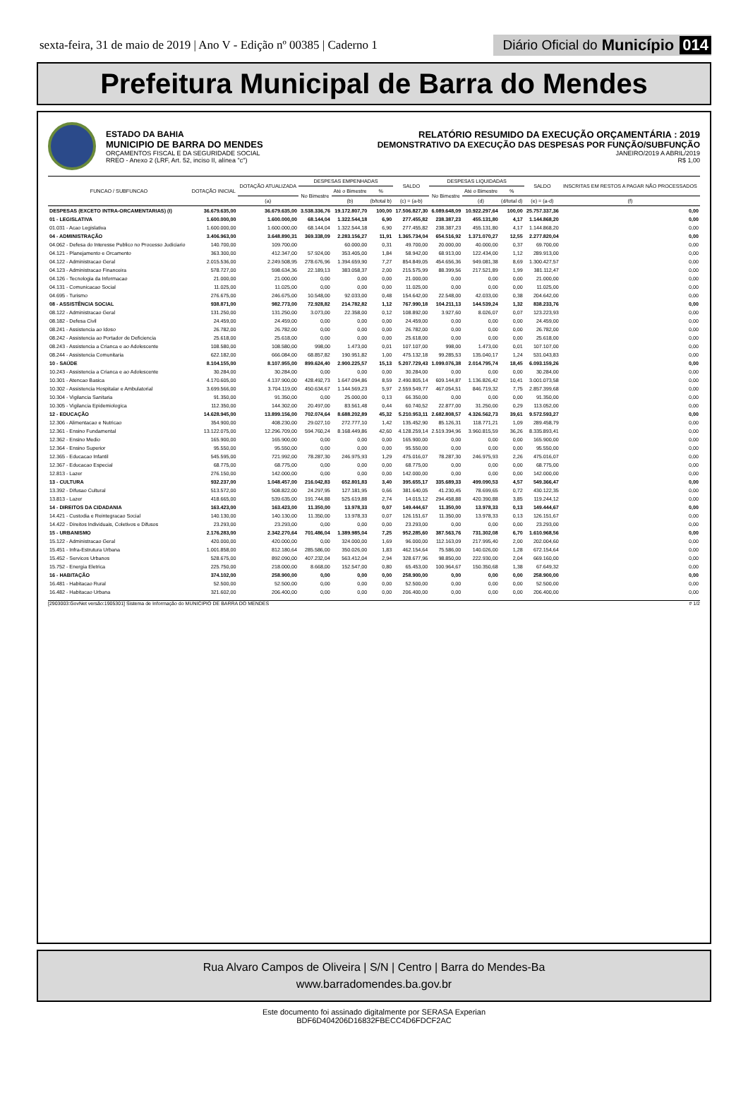sexta-feira, 31 de maio de 2019 | Ano V - Edição nº 00385 | Caderno 1
Diário Oficial do Município 014
Prefeitura Municipal de Barra do Mendes
ESTADO DA BAHIA
MUNICIPIO DE BARRA DO MENDES
ORÇAMENTOS FISCAL E DA SEGURIDADE SOCIAL
RREO - Anexo 2 (LRF, Art. 52, inciso II, alínea "c")
RELATÓRIO RESUMIDO DA EXECUÇÃO ORÇAMENTÁRIA : 2019
DEMONSTRATIVO DA EXECUÇÃO DAS DESPESAS POR FUNÇÃO/SUBFUNÇÃO
JANEIRO/2019 A ABRIL/2019
R$ 1,00
| FUNCAO / SUBFUNCAO | DOTAÇÃO INICIAL | DOTAÇÃO ATUALIZADA | DESPESAS EMPENHADAS | | | SALDO | DESPESAS LIQUIDADAS | | | SALDO | INSCRITAS EM RESTOS A PAGAR NÃO PROCESSADOS |
| --- | --- | --- | --- | --- | --- | --- | --- | --- | --- | --- | --- |
| | | | No Bimestre | Até o Bimestre | % | | No Bimestre | Até o Bimestre | % | | |
| | | (a) | | (b) | (b/total b) | (c) = (a-b) | | (d) | (d/total d) | (e) = (a-d) | (f) |
| DESPESAS (EXCETO INTRA-ORCAMENTARIAS) (I) | 36.679.635,00 | 36.679.635,00 | 3.538.336,76 | 19.172.807,70 | 100,00 | 17.506.827,30 | 6.089.648,09 | 10.922.297,64 | 100,00 | 25.757.337,36 | 0,00 |
| 01 - LEGISLATIVA | 1.600.000,00 | 1.600.000,00 | 68.144,04 | 1.322.544,18 | 6,90 | 277.455,82 | 238.387,23 | 455.131,80 | 4,17 | 1.144.868,20 | 0,00 |
| 01.031 - Acao Legislativa | 1.600.000,00 | 1.600.000,00 | 68.144,04 | 1.322.544,18 | 6,90 | 277.455,82 | 238.387,23 | 455.131,80 | 4,17 | 1.144.868,20 | 0,00 |
| 04 - ADMINISTRAÇÃO | 3.406.963,00 | 3.648.890,31 | 369.338,09 | 2.283.156,27 | 11,91 | 1.365.734,04 | 654.516,92 | 1.371.070,27 | 12,55 | 2.277.820,04 | 0,00 |
| 04.062 - Defesa do Interesse Publico no Processo Judiciario | 140.700,00 | 109.700,00 | | 60.000,00 | 0,31 | 49.700,00 | 20.000,00 | 40.000,00 | 0,37 | 69.700,00 | 0,00 |
| 04.121 - Planejamento e Orcamento | 363.300,00 | 412.347,00 | 57.924,00 | 353.405,00 | 1,84 | 58.942,00 | 68.913,00 | 122.434,00 | 1,12 | 289.913,00 | 0,00 |
| 04.122 - Administracao Geral | 2.015.536,00 | 2.249.508,95 | 278.676,96 | 1.394.659,90 | 7,27 | 854.849,05 | 454.656,36 | 949.081,38 | 8,69 | 1.300.427,57 | 0,00 |
| 04.123 - Administracao Financeira | 578.727,00 | 598.634,36 | 22.189,13 | 383.058,37 | 2,00 | 215.575,99 | 88.399,56 | 217.521,89 | 1,99 | 381.112,47 | 0,00 |
| 04.126 - Tecnologia da Informacao | 21.000,00 | 21.000,00 | 0,00 | 0,00 | 0,00 | 21.000,00 | 0,00 | 0,00 | 0,00 | 21.000,00 | 0,00 |
| 04.131 - Comunicacao Social | 11.025,00 | 11.025,00 | 0,00 | 0,00 | 0,00 | 11.025,00 | 0,00 | 0,00 | 0,00 | 11.025,00 | 0,00 |
| 04.695 - Turismo | 276.675,00 | 246.675,00 | 10.548,00 | 92.033,00 | 0,48 | 154.642,00 | 22.548,00 | 42.033,00 | 0,38 | 204.642,00 | 0,00 |
| 08 - ASSISTÊNCIA SOCIAL | 938.871,00 | 982.773,00 | 72.928,82 | 214.782,82 | 1,12 | 767.990,18 | 104.211,13 | 144.539,24 | 1,32 | 838.233,76 | 0,00 |
| 08.122 - Administracao Geral | 131.250,00 | 131.250,00 | 3.073,00 | 22.358,00 | 0,12 | 108.892,00 | 3.927,60 | 8.026,07 | 0,07 | 123.223,93 | 0,00 |
| 08.182 - Defesa Civil | 24.459,00 | 24.459,00 | 0,00 | 0,00 | 0,00 | 24.459,00 | 0,00 | 0,00 | 0,00 | 24.459,00 | 0,00 |
| 08.241 - Assistencia ao Idoso | 26.782,00 | 26.782,00 | 0,00 | 0,00 | 0,00 | 26.782,00 | 0,00 | 0,00 | 0,00 | 26.782,00 | 0,00 |
| 08.242 - Assistencia ao Portador de Deficiencia | 25.618,00 | 25.618,00 | 0,00 | 0,00 | 0,00 | 25.618,00 | 0,00 | 0,00 | 0,00 | 25.618,00 | 0,00 |
| 08.243 - Assistencia a Crianca e ao Adolescente | 108.580,00 | 108.580,00 | 998,00 | 1.473,00 | 0,01 | 107.107,00 | 998,00 | 1.473,00 | 0,01 | 107.107,00 | 0,00 |
| 08.244 - Assistencia Comunitaria | 622.182,00 | 666.084,00 | 68.857,82 | 190.951,82 | 1,00 | 475.132,18 | 99.285,53 | 135.040,17 | 1,24 | 531.043,83 | 0,00 |
| 10 - SAÚDE | 8.104.155,00 | 8.107.955,00 | 899.624,40 | 2.900.225,57 | 15,13 | 5.207.729,43 | 1.099.076,38 | 2.014.795,74 | 18,45 | 6.093.159,26 | 0,00 |
| 10.243 - Assistencia a Crianca e ao Adolescente | 30.284,00 | 30.284,00 | 0,00 | 0,00 | 0,00 | 30.284,00 | 0,00 | 0,00 | 0,00 | 30.284,00 | 0,00 |
| 10.301 - Atencao Basica | 4.170.605,00 | 4.137.900,00 | 428.492,73 | 1.647.094,86 | 8,59 | 2.490.805,14 | 609.144,87 | 1.136.826,42 | 10,41 | 3.001.073,58 | 0,00 |
| 10.302 - Assistencia Hospitalar e Ambulatorial | 3.699.566,00 | 3.704.119,00 | 450.634,67 | 1.144.569,23 | 5,97 | 2.559.549,77 | 467.054,51 | 846.719,32 | 7,75 | 2.857.399,68 | 0,00 |
| 10.304 - Vigilancia Sanitaria | 91.350,00 | 91.350,00 | 0,00 | 25.000,00 | 0,13 | 66.350,00 | 0,00 | 0,00 | 0,00 | 91.350,00 | 0,00 |
| 10.305 - Vigilancia Epidemiologica | 112.350,00 | 144.302,00 | 20.497,00 | 83.561,48 | 0,44 | 60.740,52 | 22.877,00 | 31.250,00 | 0,29 | 113.052,00 | 0,00 |
| 12 - EDUCAÇÃO | 14.628.945,00 | 13.899.156,00 | 702.074,64 | 8.688.202,89 | 45,32 | 5.210.953,11 | 2.682.808,57 | 4.326.562,73 | 39,61 | 9.572.593,27 | 0,00 |
| 12.306 - Alimentacao e Nutricao | 354.900,00 | 408.230,00 | 29.027,10 | 272.777,10 | 1,42 | 135.452,90 | 85.126,31 | 118.771,21 | 1,09 | 289.458,79 | 0,00 |
| 12.361 - Ensino Fundamental | 13.122.075,00 | 12.296.709,00 | 594.760,24 | 8.168.449,86 | 42,60 | 4.128.259,14 | 2.519.394,96 | 3.960.815,59 | 36,26 | 8.335.893,41 | 0,00 |
| 12.362 - Ensino Medio | 165.900,00 | 165.900,00 | 0,00 | 0,00 | 0,00 | 165.900,00 | 0,00 | 0,00 | 0,00 | 165.900,00 | 0,00 |
| 12.364 - Ensino Superior | 95.550,00 | 95.550,00 | 0,00 | 0,00 | 0,00 | 95.550,00 | 0,00 | 0,00 | 0,00 | 95.550,00 | 0,00 |
| 12.365 - Educacao Infantil | 545.595,00 | 721.992,00 | 78.287,30 | 246.975,93 | 1,29 | 475.016,07 | 78.287,30 | 246.975,93 | 2,26 | 475.016,07 | 0,00 |
| 12.367 - Educacao Especial | 68.775,00 | 68.775,00 | 0,00 | 0,00 | 0,00 | 68.775,00 | 0,00 | 0,00 | 0,00 | 68.775,00 | 0,00 |
| 12.813 - Lazer | 276.150,00 | 142.000,00 | 0,00 | 0,00 | 0,00 | 142.000,00 | 0,00 | 0,00 | 0,00 | 142.000,00 | 0,00 |
| 13 - CULTURA | 932.237,00 | 1.048.457,00 | 216.042,83 | 652.801,83 | 3,40 | 395.655,17 | 335.689,33 | 499.090,53 | 4,57 | 549.366,47 | 0,00 |
| 13.392 - Difusao Cultural | 513.572,00 | 508.822,00 | 24.297,95 | 127.181,95 | 0,66 | 381.640,05 | 41.230,45 | 78.699,65 | 0,72 | 430.122,35 | 0,00 |
| 13.813 - Lazer | 418.665,00 | 539.635,00 | 191.744,88 | 525.619,88 | 2,74 | 14.015,12 | 294.458,88 | 420.390,88 | 3,85 | 119.244,12 | 0,00 |
| 14 - DIREITOS DA CIDADANIA | 163.423,00 | 163.423,00 | 11.350,00 | 13.978,33 | 0,07 | 149.444,67 | 11.350,00 | 13.978,33 | 0,13 | 149.444,67 | 0,00 |
| 14.421 - Custodia e Reintegracao Social | 140.130,00 | 140.130,00 | 11.350,00 | 13.978,33 | 0,07 | 126.151,67 | 11.350,00 | 13.978,33 | 0,13 | 126.151,67 | 0,00 |
| 14.422 - Direitos Individuais, Coletivos e Difusos | 23.293,00 | 23.293,00 | 0,00 | 0,00 | 0,00 | 23.293,00 | 0,00 | 0,00 | 0,00 | 23.293,00 | 0,00 |
| 15 - URBANISMO | 2.176.283,00 | 2.342.270,64 | 701.486,04 | 1.389.985,04 | 7,25 | 952.285,60 | 387.563,76 | 731.302,08 | 6,70 | 1.610.968,56 | 0,00 |
| 15.122 - Administracao Geral | 420.000,00 | 420.000,00 | 0,00 | 324.000,00 | 1,69 | 96.000,00 | 112.163,09 | 217.995,40 | 2,00 | 202.004,60 | 0,00 |
| 15.451 - Infra-Estrutura Urbana | 1.001.858,00 | 812.180,64 | 285.586,00 | 350.026,00 | 1,83 | 462.154,64 | 75.586,00 | 140.026,00 | 1,28 | 672.154,64 | 0,00 |
| 15.452 - Servicos Urbanos | 528.675,00 | 892.090,00 | 407.232,04 | 563.412,04 | 2,94 | 328.677,96 | 98.850,00 | 222.930,00 | 2,04 | 669.160,00 | 0,00 |
| 15.752 - Energia Eletrica | 225.750,00 | 218.000,00 | 8.668,00 | 152.547,00 | 0,80 | 65.453,00 | 100.964,67 | 150.350,68 | 1,38 | 67.649,32 | 0,00 |
| 16 - HABITAÇÃO | 374.102,00 | 258.900,00 | 0,00 | 0,00 | 0,00 | 258.900,00 | 0,00 | 0,00 | 0,00 | 258.900,00 | 0,00 |
| 16.481 - Habitacao Rural | 52.500,00 | 52.500,00 | 0,00 | 0,00 | 0,00 | 52.500,00 | 0,00 | 0,00 | 0,00 | 52.500,00 | 0,00 |
| 16.482 - Habitacao Urbana | 321.602,00 | 206.400,00 | 0,00 | 0,00 | 0,00 | 206.400,00 | 0,00 | 0,00 | 0,00 | 206.400,00 | 0,00 |
[2903003:GovNet versão:1905301] Sistema de Informação do MUNICIPIO DE BARRA DO MENDES # 1/2
Rua Alvaro Campos de Oliveira | S/N | Centro | Barra do Mendes-Ba
www.barradomendes.ba.gov.br
Este documento foi assinado digitalmente por SERASA Experian
BDF6D404206D16832FBECC4D6FDCF2AC